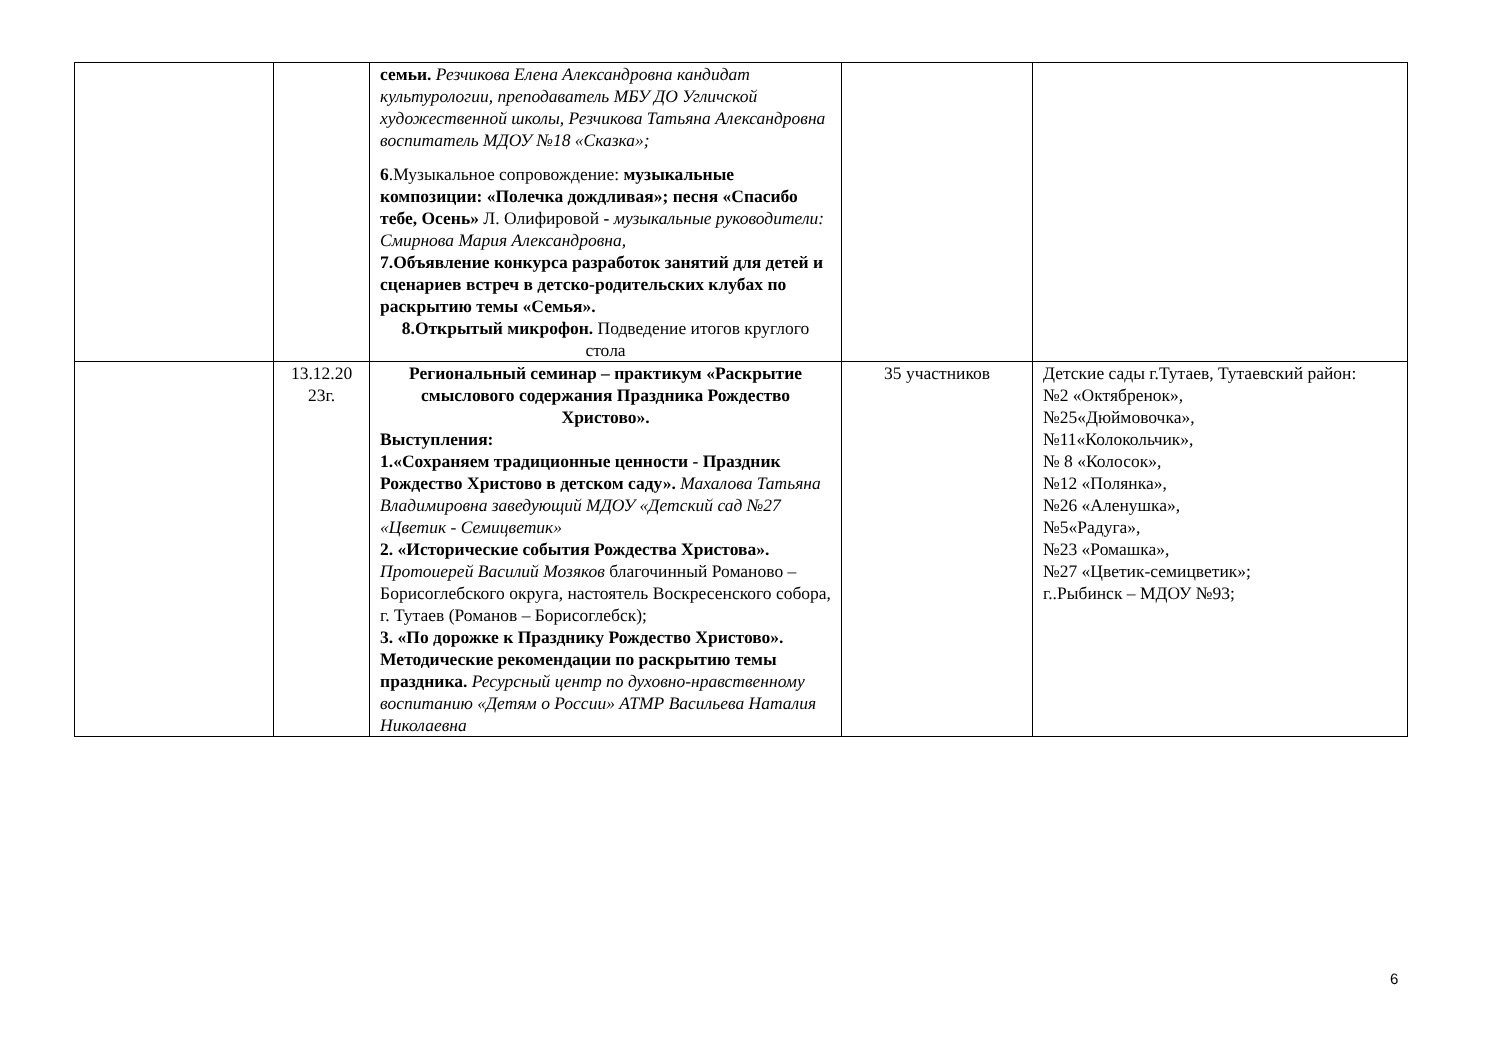| | | семьи. Резчикова Елена Александровна кандидат культурологии, преподаватель МБУ ДО Угличской художественной школы, Резчикова Татьяна Александровна воспитатель МДОУ №18 «Сказка»; 6 .Музыкальное сопровождение: музыкальные композиции: «Полечка дождливая»; песня «Спасибо тебе, Осень» Л. Олифировой - музыкальные руководители: Смирнова Мария Александровна, 7.Объявление конкурса разработок занятий для детей и сценариев встреч в детско-родительских клубах по раскрытию темы «Семья». 8.Открытый микрофон. Подведение итогов круглого стола | | |
| | 13.12.20 23г. | Региональный семинар – практикум «Раскрытие смыслового содержания Праздника Рождество Христово». Выступления: 1.«Сохраняем традиционные ценности - Праздник Рождество Христово в детском саду». Махалова Татьяна Владимировна заведующий МДОУ «Детский сад №27 «Цветик - Семицветик» 2. «Исторические события Рождества Христова». Протоиерей Василий Мозяков благочинный Романово – Борисоглебского округа, настоятель Воскресенского собора, г. Тутаев (Романов – Борисоглебск); 3. «По дорожке к Празднику Рождество Христово». Методические рекомендации по раскрытию темы праздника. Ресурсный центр по духовно-нравственному воспитанию «Детям о России» АТМР Васильева Наталия Николаевна | 35 участников | Детские сады г.Тутаев, Тутаевский район: №2 «Октябренок», №25«Дюймовочка», №11«Колокольчик», № 8 «Колосок», №12 «Полянка», №26 «Аленушка», №5«Радуга», №23 «Ромашка», №27 «Цветик-семицветик»; г..Рыбинск – МДОУ №93; |
6